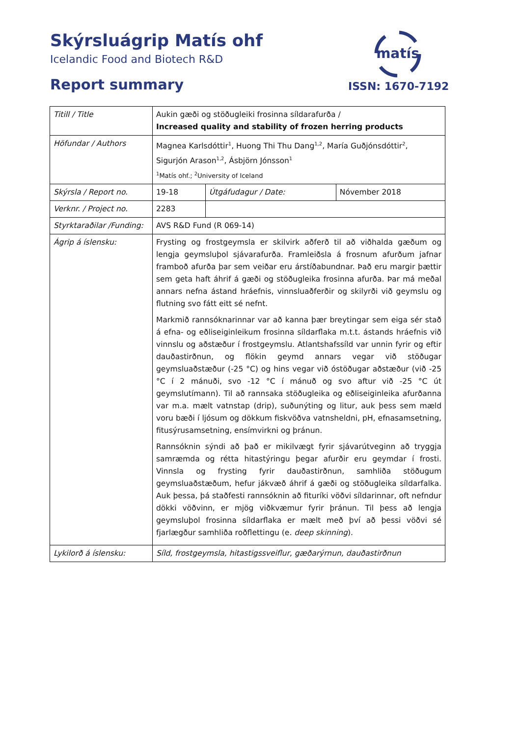Skýrsluágrip Matís ohf
Icelandic Food and Biotech R&D
Report summary
matís
ISSN: 1670-7192
| Titill / Title | Aukin gæði og stöðugleiki frosinna síldarafurða / Increased quality and stability of frozen herring products | | |
| Höfundar / Authors | Magnea Karlsdóttir<sup>1</sup>, Huong Thi Thu Dang<sup>1,2</sup>, María Guðjónsdóttir<sup>2</sup>, Sigurjón Arason<sup>1,2</sup>, Ásbjörn Jónsson<sup>1</sup> <sup>1</sup> Matís ohf.; <sup>2</sup>University of Iceland | | |
| Skýrsla / Report no. | 19-18 | Útgáfudagur / Date: | Nóvember 2018 |
| Verknr. / Project no. | 2283 | | |
| Styrktaraðilar /Funding: | AVS R&D Fund (R 069-14) | | |
| Ágrip á íslensku: | Frysting og frostgeymsla er skilvirk aðferð til að viðhalda gæðum og lengja geymsluþol sjávarafurða. Framleiðsla á frosnum afurðum jafnar framboð afurða þar sem veiðar eru árstíðabundnar. Það eru margir þættir sem geta haft áhrif á gæði og stöðugleika frosinna afurða. Þar má meðal annars nefna ástand hráefnis, vinnsluaðferðir og skilyrði við geymslu og flutning svo fátt eitt sé nefnt. Markmið rannsóknarinnar var að kanna þær breytingar sem eiga sér stað á efna- og eðliseiginleikum frosinna síldarflaka m.t.t. ástands hráefnis við vinnslu og aðstæður í frostgeymslu. Atlantshafssíld var unnin fyrir og eftir dauðastirðnun, og flökin geymd annars vegar við stöðugar geymsluaðstæður (-25 °C) og hins vegar við óstöðugar aðstæður (við -25 °C í 2 mánuði, svo -12 °C í mánuð og svo aftur við -25 °C út geymslutímann). Til að rannsaka stöðugleika og eðliseiginleika afurðanna var m.a. mælt vatnstap (drip), suðunýting og litur, auk þess sem mæld voru bæði í ljósum og dökkum fiskvöðva vatnsheldni, pH, efnasamsetning, fitusýrusamsetning, ensímvirkni og þránun. Rannsóknin sýndi að það er mikilvægt fyrir sjávarútveginn að tryggja samræmda og rétta hitastýringu þegar afurðir eru geymdar í frosti. Vinnsla og frysting fyrir dauðastirðnun, samhliða stöðugum geymsluaðstæðum, hefur jákvæð áhrif á gæði og stöðugleika síldarfalka. Auk þessa, þá staðfesti rannsóknin að fituríki vöðvi síldarinnar, oft nefndur dökki vöðvinn, er mjög viðkvæmur fyrir þránun. Til þess að lengja geymsluþol frosinna síldarflaka er mælt með því að þessi vöðvi sé fjarlægður samhliða roðflettingu (e. deep skinning ). | | |
| Lykilorð á íslensku: | Síld, frostgeymsla, hitastigssveiflur, gæðarýrnun, dauðastirðnun | | |